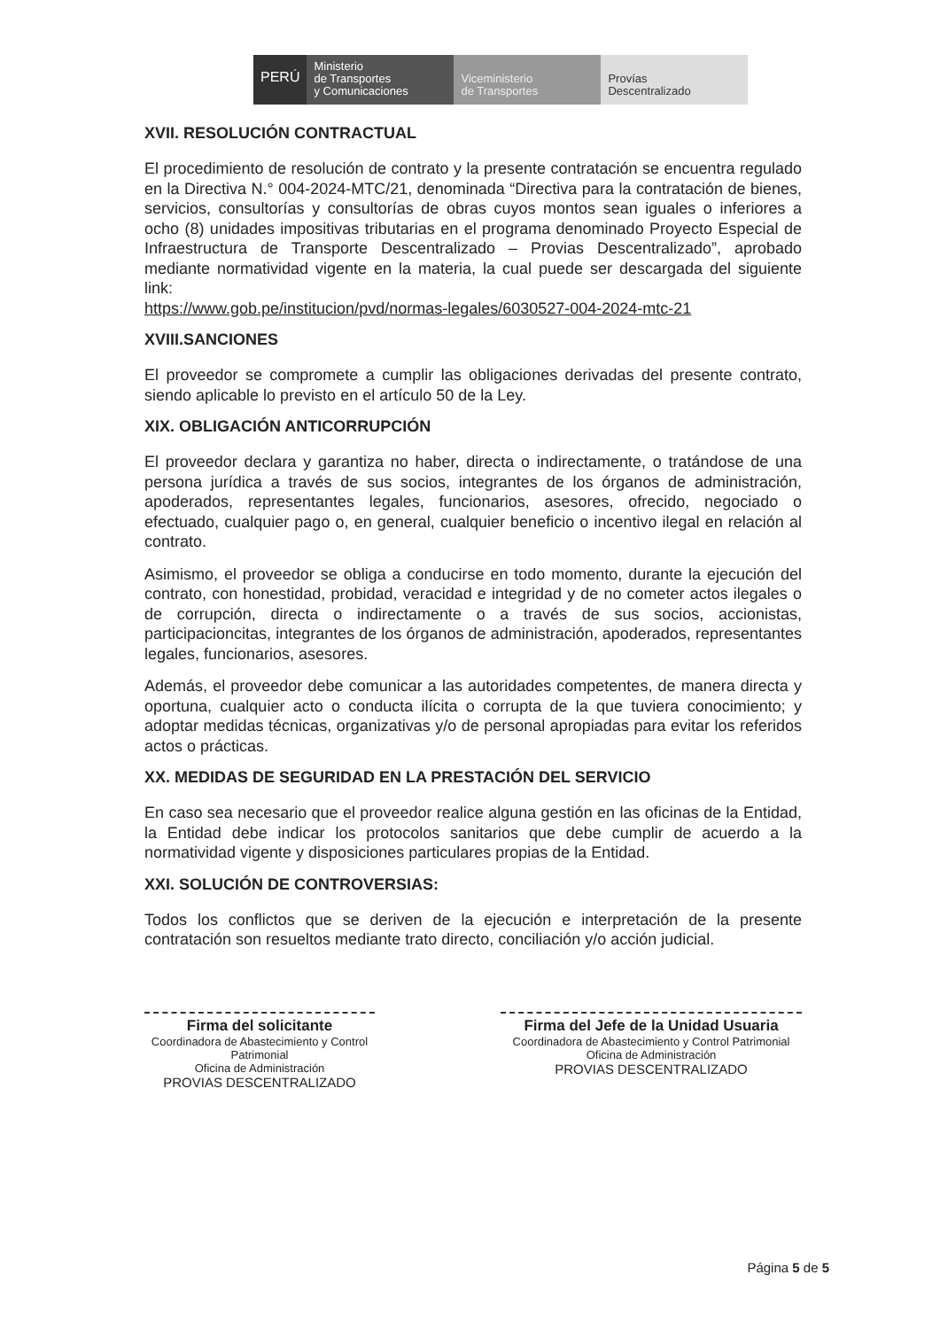PERÚ
Ministerio
de Transportes
y Comunicaciones
Viceministerio
de Transportes
Provías
Descentralizado
XVII. RESOLUCIÓN CONTRACTUAL
El procedimiento de resolución de contrato y la presente contratación se encuentra regulado en la Directiva N.° 004-2024-MTC/21, denominada “Directiva para la contratación de bienes, servicios, consultorías y consultorías de obras cuyos montos sean iguales o inferiores a ocho (8) unidades impositivas tributarias en el programa denominado Proyecto Especial de Infraestructura de Transporte Descentralizado – Provias Descentralizado”, aprobado mediante normatividad vigente en la materia, la cual puede ser descargada del siguiente link:
https://www.gob.pe/institucion/pvd/normas-legales/6030527-004-2024-mtc-21
XVIII.SANCIONES
El proveedor se compromete a cumplir las obligaciones derivadas del presente contrato, siendo aplicable lo previsto en el artículo 50 de la Ley.
XIX. OBLIGACIÓN ANTICORRUPCIÓN
El proveedor declara y garantiza no haber, directa o indirectamente, o tratándose de una persona jurídica a través de sus socios, integrantes de los órganos de administración, apoderados, representantes legales, funcionarios, asesores, ofrecido, negociado o efectuado, cualquier pago o, en general, cualquier beneficio o incentivo ilegal en relación al contrato.
Asimismo, el proveedor se obliga a conducirse en todo momento, durante la ejecución del contrato, con honestidad, probidad, veracidad e integridad y de no cometer actos ilegales o de corrupción, directa o indirectamente o a través de sus socios, accionistas, participacioncitas, integrantes de los órganos de administración, apoderados, representantes legales, funcionarios, asesores.
Además, el proveedor debe comunicar a las autoridades competentes, de manera directa y oportuna, cualquier acto o conducta ilícita o corrupta de la que tuviera conocimiento; y adoptar medidas técnicas, organizativas y/o de personal apropiadas para evitar los referidos actos o prácticas.
XX. MEDIDAS DE SEGURIDAD EN LA PRESTACIÓN DEL SERVICIO
En caso sea necesario que el proveedor realice alguna gestión en las oficinas de la Entidad, la Entidad debe indicar los protocolos sanitarios que debe cumplir de acuerdo a la normatividad vigente y disposiciones particulares propias de la Entidad.
XXI. SOLUCIÓN DE CONTROVERSIAS:
Todos los conflictos que se deriven de la ejecución e interpretación de la presente contratación son resueltos mediante trato directo, conciliación y/o acción judicial.
Firma del solicitante
Coordinadora de Abastecimiento y Control Patrimonial
Oficina de Administración
PROVIAS DESCENTRALIZADO
Firma del Jefe de la Unidad Usuaria
Coordinadora de Abastecimiento y Control Patrimonial
Oficina de Administración
PROVIAS DESCENTRALIZADO
Página 5 de 5